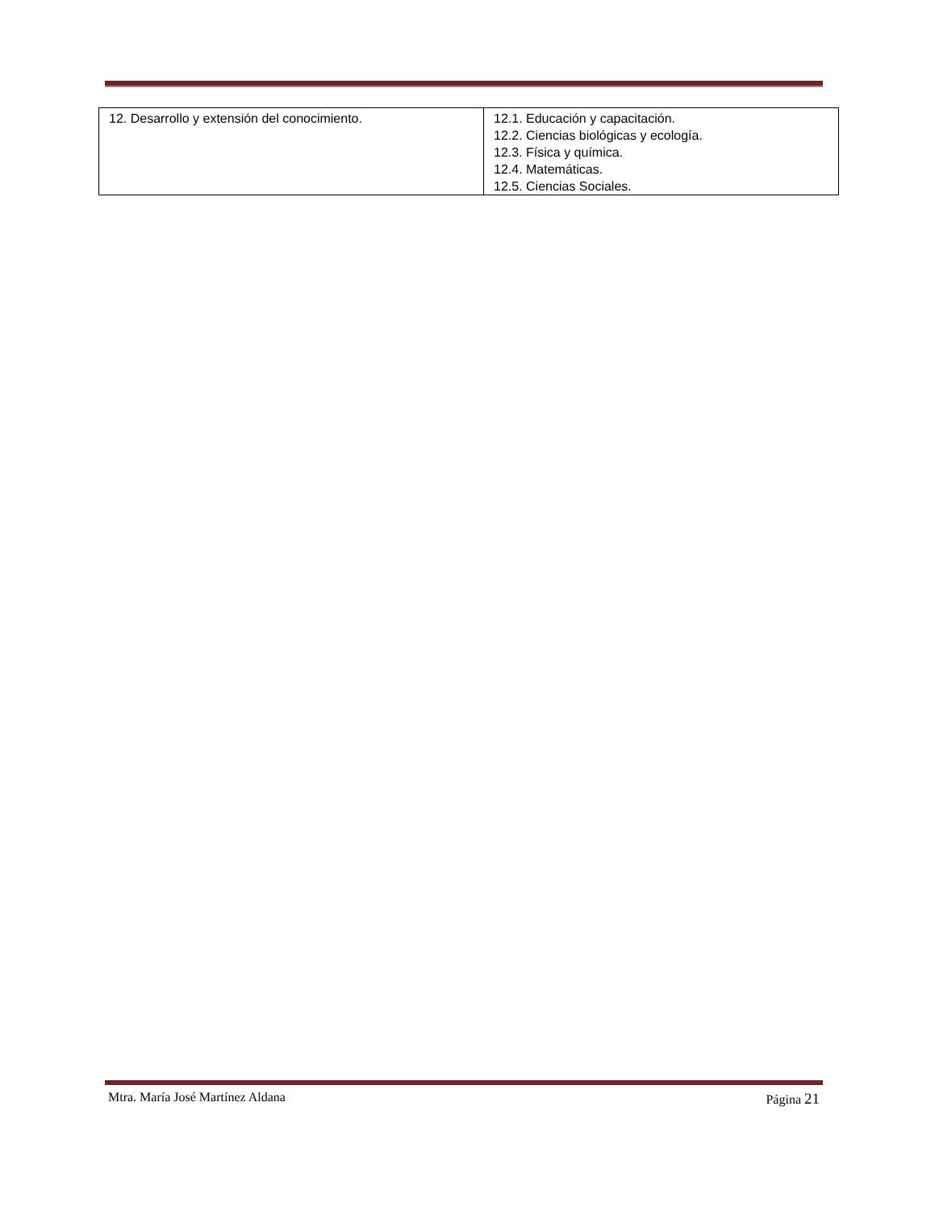| 12. Desarrollo y extensión del conocimiento. | 12.1. Educación y capacitación. 12.2. Ciencias biológicas y ecología. 12.3. Física y química. 12.4. Matemáticas. 12.5. Ciencias Sociales. |
Mtra. María José Martínez Aldana Página 21